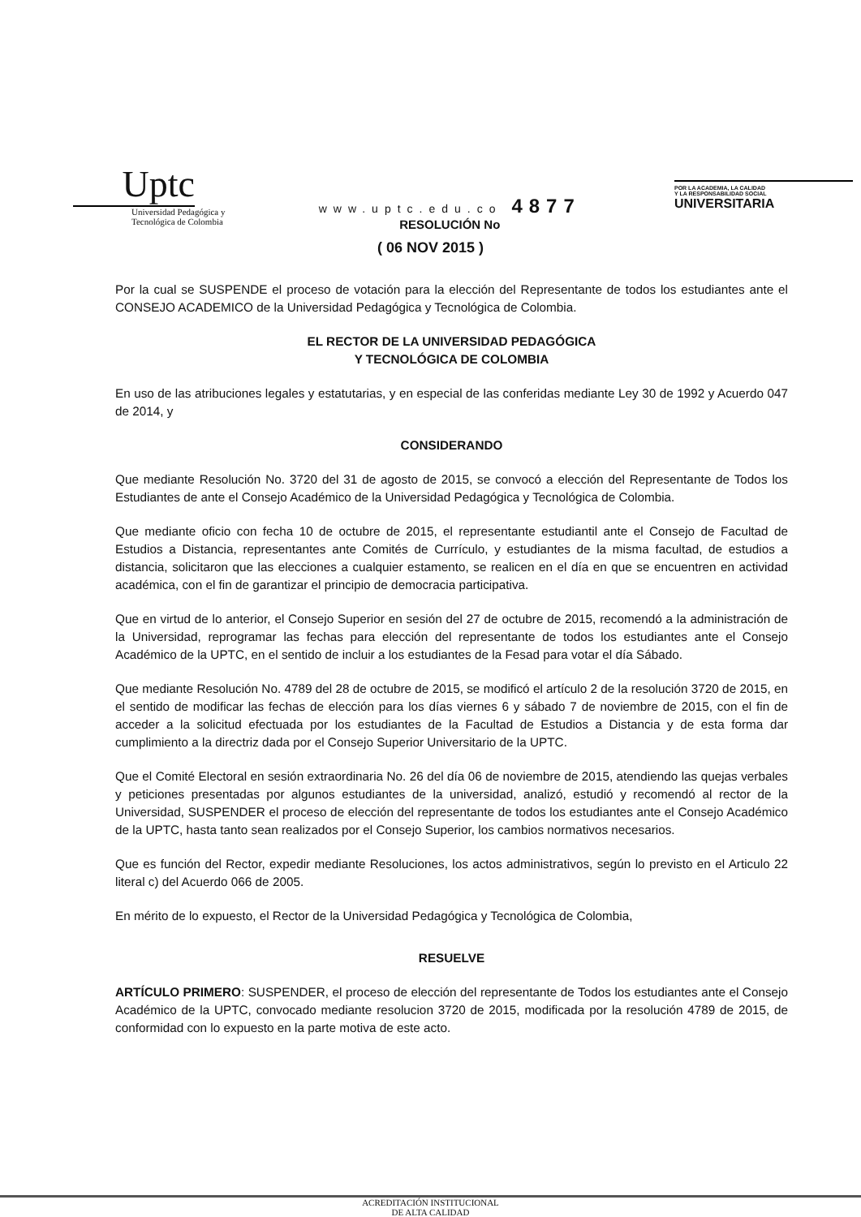Uptc
Universidad Pedagógica y
Tecnológica de Colombia
www.uptc.edu.co 4877
RESOLUCIÓN No
POR LA ACADEMIA, LA CALIDAD
Y LA RESPONSABILIDAD SOCIAL
UNIVERSITARIA
( 06 NOV 2015 )
Por la cual se SUSPENDE el proceso de votación para la elección del Representante de todos los estudiantes ante el CONSEJO ACADEMICO de la Universidad Pedagógica y Tecnológica de Colombia.
EL RECTOR DE LA UNIVERSIDAD PEDAGÓGICA
Y TECNOLÓGICA DE COLOMBIA
En uso de las atribuciones legales y estatutarias, y en especial de las conferidas mediante Ley 30 de 1992 y Acuerdo 047 de 2014, y
CONSIDERANDO
Que mediante Resolución No. 3720 del 31 de agosto de 2015, se convocó a elección del Representante de Todos los Estudiantes de ante el Consejo Académico de la Universidad Pedagógica y Tecnológica de Colombia.
Que mediante oficio con fecha 10 de octubre de 2015, el representante estudiantil ante el Consejo de Facultad de Estudios a Distancia, representantes ante Comités de Currículo, y estudiantes de la misma facultad, de estudios a distancia, solicitaron que las elecciones a cualquier estamento, se realicen en el día en que se encuentren en actividad académica, con el fin de garantizar el principio de democracia participativa.
Que en virtud de lo anterior, el Consejo Superior en sesión del 27 de octubre de 2015, recomendó a la administración de la Universidad, reprogramar las fechas para elección del representante de todos los estudiantes ante el Consejo Académico de la UPTC, en el sentido de incluir a los estudiantes de la Fesad para votar el día Sábado.
Que mediante Resolución No. 4789 del 28 de octubre de 2015, se modificó el artículo 2 de la resolución 3720 de 2015, en el sentido de modificar las fechas de elección para los días viernes 6 y sábado 7 de noviembre de 2015, con el fin de acceder a la solicitud efectuada por los estudiantes de la Facultad de Estudios a Distancia y de esta forma dar cumplimiento a la directriz dada por el Consejo Superior Universitario de la UPTC.
Que el Comité Electoral en sesión extraordinaria No. 26 del día 06 de noviembre de 2015, atendiendo las quejas verbales y peticiones presentadas por algunos estudiantes de la universidad, analizó, estudió y recomendó al rector de la Universidad, SUSPENDER el proceso de elección del representante de todos los estudiantes ante el Consejo Académico de la UPTC, hasta tanto sean realizados por el Consejo Superior, los cambios normativos necesarios.
Que es función del Rector, expedir mediante Resoluciones, los actos administrativos, según lo previsto en el Articulo 22 literal c) del Acuerdo 066 de 2005.
En mérito de lo expuesto, el Rector de la Universidad Pedagógica y Tecnológica de Colombia,
RESUELVE
ARTÍCULO PRIMERO: SUSPENDER, el proceso de elección del representante de Todos los estudiantes ante el Consejo Académico de la UPTC, convocado mediante resolucion 3720 de 2015, modificada por la resolución 4789 de 2015, de conformidad con lo expuesto en la parte motiva de este acto.
ACREDITACIÓN INSTITUCIONAL
DE ALTA CALIDAD